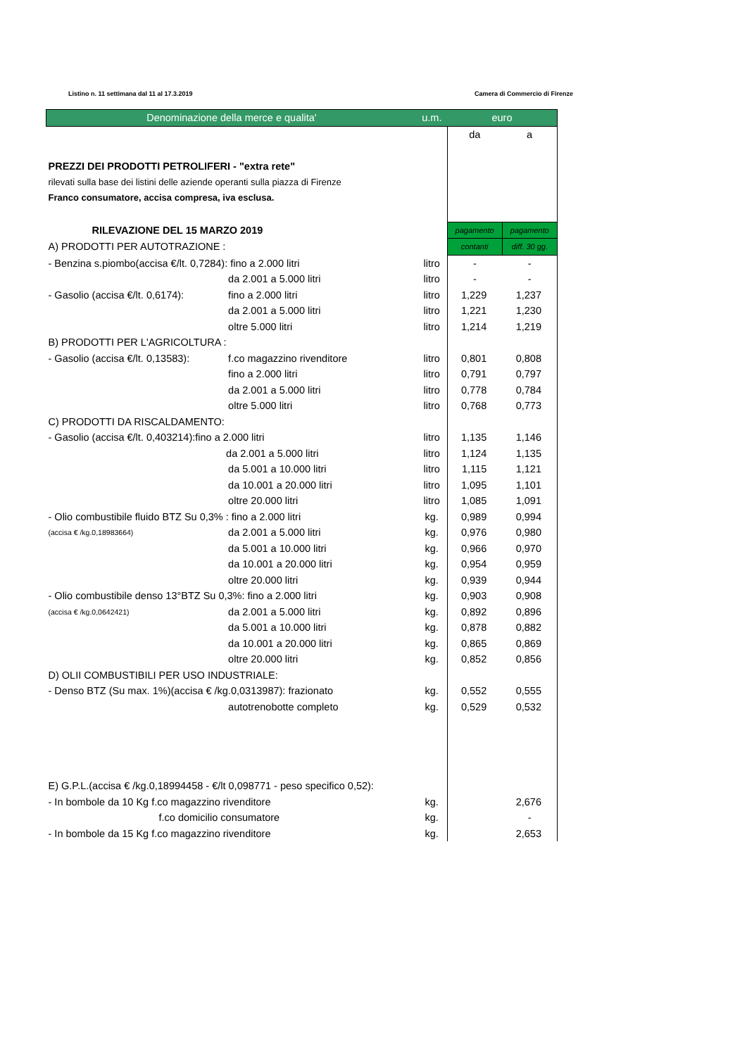Listino n. 11 settimana dal 11 al 17.3.2019 Camera di Commercio di Firenze
| Denominazione della merce e qualita' | | u.m. | euro | |
| --- | --- | --- | --- | --- |
| | | | da | a |
| PREZZI DEI PRODOTTI PETROLIFERI - "extra rete" | | | | |
| rilevati sulla base dei listini delle aziende operanti sulla piazza di Firenze | | | | |
| Franco consumatore, accisa compresa, iva esclusa. | | | | |
| RILEVAZIONE DEL 15 MARZO 2019 | | | pagamento | pagamento |
| A) PRODOTTI PER AUTOTRAZIONE : | | | contanti | diff. 30 gg. |
| - Benzina s.piombo(accisa €/lt. 0,7284): fino a 2.000 litri | | litro | - | - |
| | da 2.001 a 5.000 litri | litro | - | - |
| - Gasolio (accisa €/lt. 0,6174): | fino a 2.000 litri | litro | 1,229 | 1,237 |
| | da 2.001 a 5.000 litri | litro | 1,221 | 1,230 |
| | oltre 5.000 litri | litro | 1,214 | 1,219 |
| B) PRODOTTI PER L'AGRICOLTURA : | | | | |
| - Gasolio (accisa €/lt. 0,13583): | f.co magazzino rivenditore | litro | 0,801 | 0,808 |
| | fino a 2.000 litri | litro | 0,791 | 0,797 |
| | da 2.001 a 5.000 litri | litro | 0,778 | 0,784 |
| | oltre 5.000 litri | litro | 0,768 | 0,773 |
| C) PRODOTTI DA RISCALDAMENTO: | | | | |
| - Gasolio (accisa €/lt. 0,403214):fino a 2.000 litri | | litro | 1,135 | 1,146 |
| | da 2.001 a 5.000 litri | litro | 1,124 | 1,135 |
| | da 5.001 a 10.000 litri | litro | 1,115 | 1,121 |
| | da 10.001 a 20.000 litri | litro | 1,095 | 1,101 |
| | oltre 20.000 litri | litro | 1,085 | 1,091 |
| - Olio combustibile fluido BTZ Su 0,3% : fino a 2.000 litri | | kg. | 0,989 | 0,994 |
| (accisa € /kg.0,18983664) | da 2.001 a 5.000 litri | kg. | 0,976 | 0,980 |
| | da 5.001 a 10.000 litri | kg. | 0,966 | 0,970 |
| | da 10.001 a 20.000 litri | kg. | 0,954 | 0,959 |
| | oltre 20.000 litri | kg. | 0,939 | 0,944 |
| - Olio combustibile denso 13°BTZ Su 0,3%: fino a 2.000 litri | | kg. | 0,903 | 0,908 |
| (accisa € /kg.0,0642421) | da 2.001 a 5.000 litri | kg. | 0,892 | 0,896 |
| | da 5.001 a 10.000 litri | kg. | 0,878 | 0,882 |
| | da 10.001 a 20.000 litri | kg. | 0,865 | 0,869 |
| | oltre 20.000 litri | kg. | 0,852 | 0,856 |
| D) OLII COMBUSTIBILI PER USO INDUSTRIALE: | | | | |
| - Denso BTZ (Su max. 1%)(accisa € /kg.0,0313987): frazionato | | kg. | 0,552 | 0,555 |
| | autotrenobotte completo | kg. | 0,529 | 0,532 |
| E) G.P.L.(accisa € /kg.0,18994458 - €/lt 0,098771 - peso specifico 0,52): | | | | |
| - In bombole da 10 Kg f.co magazzino rivenditore | | kg. | | 2,676 |
| f.co domicilio consumatore | | kg. | | - |
| - In bombole da 15 Kg f.co magazzino rivenditore | | kg. | | 2,653 |